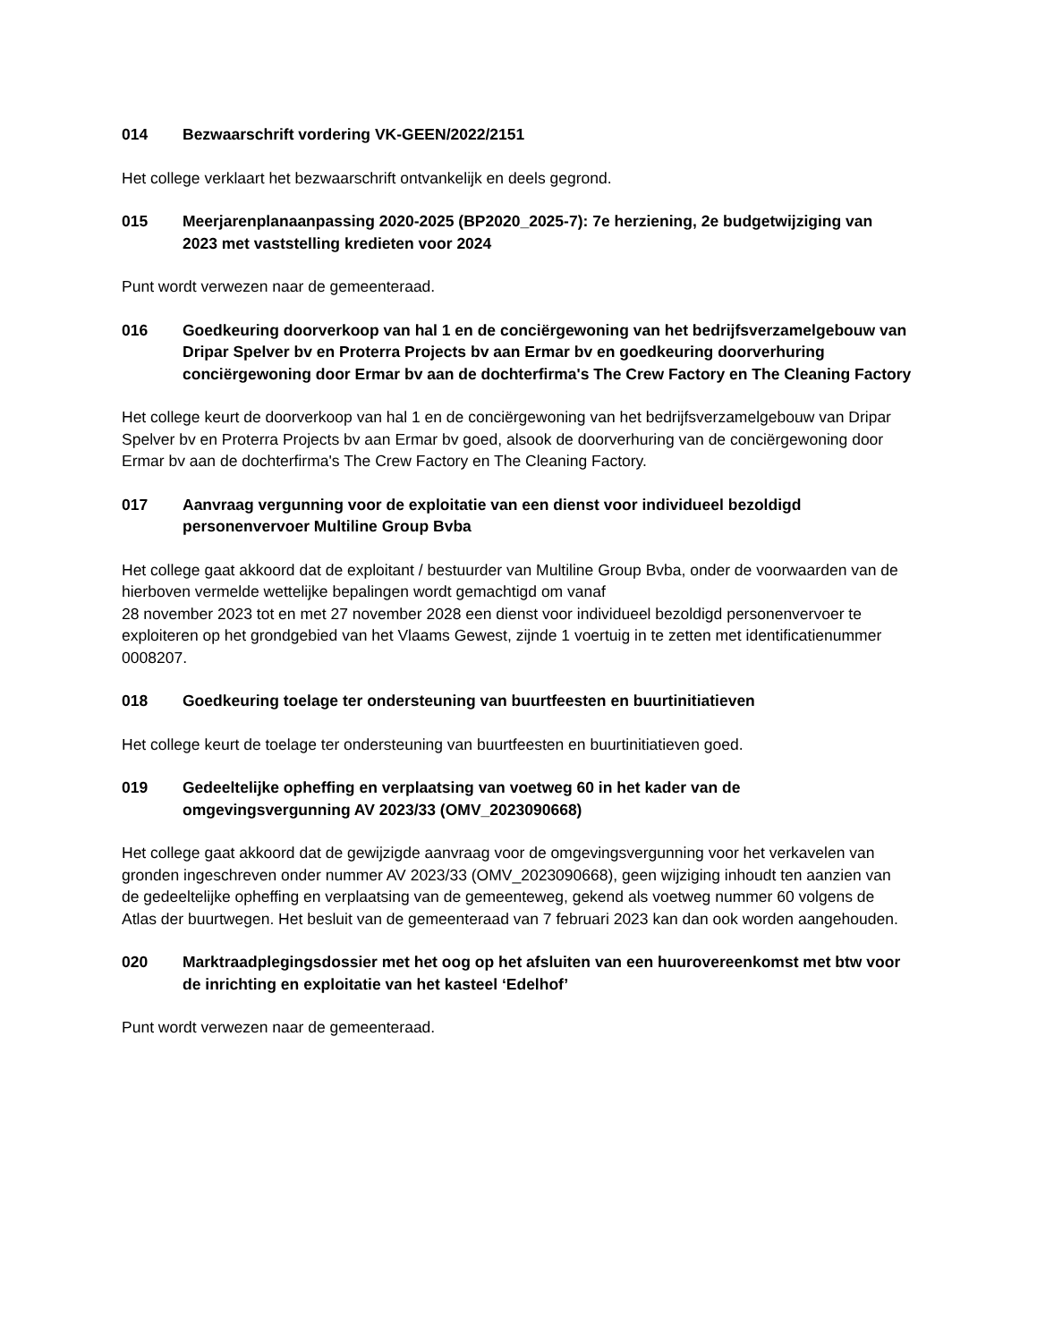014 Bezwaarschrift vordering VK-GEEN/2022/2151
Het college verklaart het bezwaarschrift ontvankelijk en deels gegrond.
015 Meerjarenplanaanpassing 2020-2025 (BP2020_2025-7): 7e herziening, 2e budgetwijziging van 2023 met vaststelling kredieten voor 2024
Punt wordt verwezen naar de gemeenteraad.
016 Goedkeuring doorverkoop van hal 1 en de conciërgewoning van het bedrijfsverzamelgebouw van Dripar Spelver bv en Proterra Projects bv aan Ermar bv en goedkeuring doorverhuring conciërgewoning door Ermar bv aan de dochterfirma's The Crew Factory en The Cleaning Factory
Het college keurt de doorverkoop van hal 1 en de conciërgewoning van het bedrijfsverzamelgebouw van Dripar Spelver bv en Proterra Projects bv aan Ermar bv goed, alsook de doorverhuring van de conciërgewoning door Ermar bv aan de dochterfirma's The Crew Factory en The Cleaning Factory.
017 Aanvraag vergunning voor de exploitatie van een dienst voor individueel bezoldigd personenvervoer Multiline Group Bvba
Het college gaat akkoord dat de exploitant / bestuurder van Multiline Group Bvba, onder de voorwaarden van de hierboven vermelde wettelijke bepalingen wordt gemachtigd om vanaf
28 november 2023 tot en met 27 november 2028 een dienst voor individueel bezoldigd personenvervoer te exploiteren op het grondgebied van het Vlaams Gewest, zijnde 1 voertuig in te zetten met identificatienummer 0008207.
018 Goedkeuring toelage ter ondersteuning van buurtfeesten en buurtinitiatieven
Het college keurt de toelage ter ondersteuning van buurtfeesten en buurtinitiatieven goed.
019 Gedeeltelijke opheffing en verplaatsing van voetweg 60 in het kader van de omgevingsvergunning AV 2023/33 (OMV_2023090668)
Het college gaat akkoord dat de gewijzigde aanvraag voor de omgevingsvergunning voor het verkavelen van gronden ingeschreven onder nummer AV 2023/33 (OMV_2023090668), geen wijziging inhoudt ten aanzien van de gedeeltelijke opheffing en verplaatsing van de gemeenteweg, gekend als voetweg nummer 60 volgens de Atlas der buurtwegen. Het besluit van de gemeenteraad van 7 februari 2023 kan dan ook worden aangehouden.
020 Marktraadplegingsdossier met het oog op het afsluiten van een huurovereenkomst met btw voor de inrichting en exploitatie van het kasteel ‘Edelhof’
Punt wordt verwezen naar de gemeenteraad.